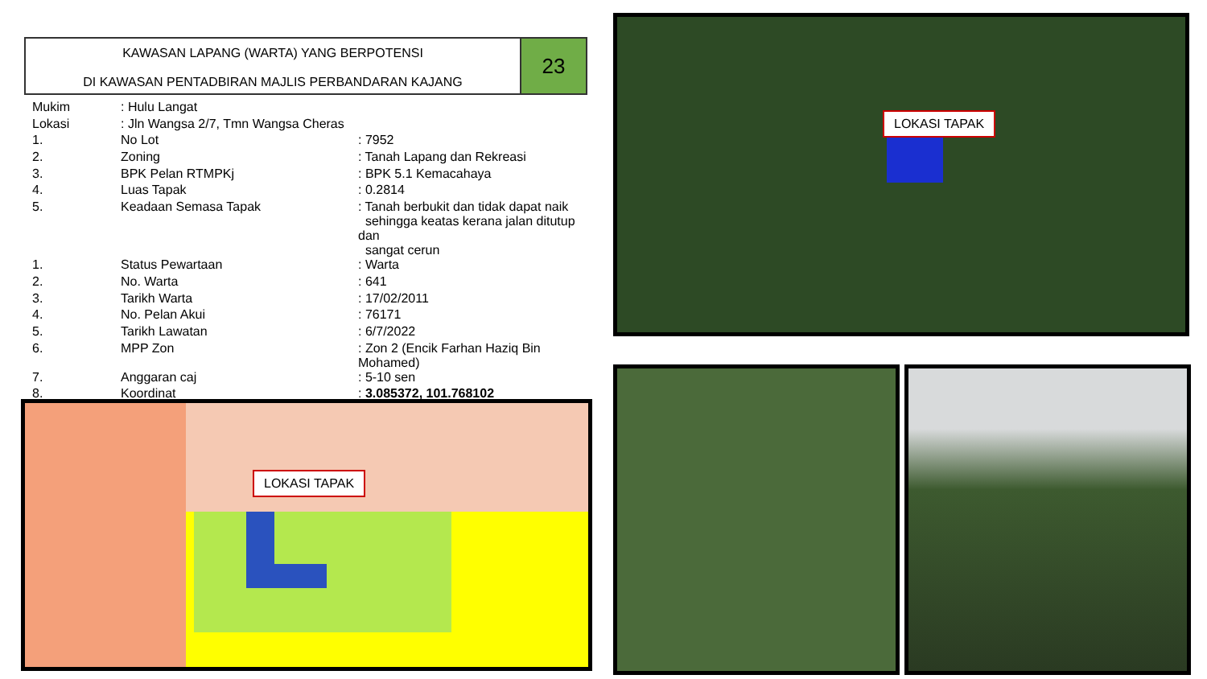KAWASAN LAPANG (WARTA) YANG BERPOTENSI
DI KAWASAN PENTADBIRAN MAJLIS PERBANDARAN KAJANG
23
| Mukim | : Hulu Langat | |
| Lokasi | : Jln Wangsa 2/7, Tmn Wangsa Cheras | |
| 1. | No Lot | : 7952 |
| 2. | Zoning | : Tanah Lapang dan Rekreasi |
| 3. | BPK Pelan RTMPKj | : BPK 5.1 Kemacahaya |
| 4. | Luas Tapak | : 0.2814 |
| 5. | Keadaan Semasa Tapak | : Tanah berbukit dan tidak dapat naik sehingga keatas kerana jalan ditutup dan sangat cerun |
| 1. | Status Pewartaan | : Warta |
| 2. | No. Warta | : 641 |
| 3. | Tarikh Warta | : 17/02/2011 |
| 4. | No. Pelan Akui | : 76171 |
| 5. | Tarikh Lawatan | : 6/7/2022 |
| 6. | MPP Zon | : Zon 2 (Encik Farhan Haziq Bin Mohamed) |
| 7. | Anggaran caj | : 5-10 sen |
| 8. | Koordinat | : 3.085372, 101.768102 |
LOKASI TAPAK
LOKASI TAPAK